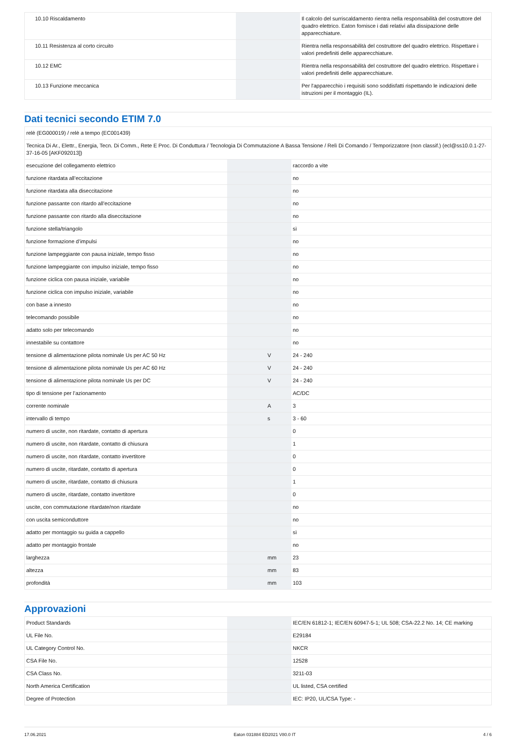| 10.10 Riscaldamento | | | Il calcolo del surriscaldamento rientra nella responsabilità del costruttore del quadro elettrico. Eaton fornisce i dati relativi alla dissipazione delle apparecchiature. |
| 10.11 Resistenza al corto circuito | | | Rientra nella responsabilità del costruttore del quadro elettrico. Rispettare i valori predefiniti delle apparecchiature. |
| 10.12 EMC | | | Rientra nella responsabilità del costruttore del quadro elettrico. Rispettare i valori predefiniti delle apparecchiature. |
| 10.13 Funzione meccanica | | | Per l'apparecchio i requisiti sono soddisfatti rispettando le indicazioni delle istruzioni per il montaggio (IL). |
Dati tecnici secondo ETIM 7.0
| relè (EG000019) / relè a tempo (EC001439) | | | |
| Tecnica Di Ar., Elettr., Energia, Tecn. Di Comm., Rete E Proc. Di Conduttura / Tecnologia Di Commutazione A Bassa Tensione / Relì Di Comando / Temporizzatore (non classif.) (ecl@ss10.0.1-27-37-16-05 [AKF092013]) | | | |
| esecuzione del collegamento elettrico | | | raccordo a vite |
| funzione ritardata all’eccitazione | | | no |
| funzione ritardata alla diseccitazione | | | no |
| funzione passante con ritardo all’eccitazione | | | no |
| funzione passante con ritardo alla diseccitazione | | | no |
| funzione stella/triangolo | | | sì |
| funzione formazione d’impulsi | | | no |
| funzione lampeggiante con pausa iniziale, tempo fisso | | | no |
| funzione lampeggiante con impulso iniziale, tempo fisso | | | no |
| funzione ciclica con pausa iniziale, variabile | | | no |
| funzione ciclica con impulso iniziale, variabile | | | no |
| con base a innesto | | | no |
| telecomando possibile | | | no |
| adatto solo per telecomando | | | no |
| innestabile su contattore | | | no |
| tensione di alimentazione pilota nominale Us per AC 50 Hz | | V | 24 - 240 |
| tensione di alimentazione pilota nominale Us per AC 60 Hz | | V | 24 - 240 |
| tensione di alimentazione pilota nominale Us per DC | | V | 24 - 240 |
| tipo di tensione per l’azionamento | | | AC/DC |
| corrente nominale | | A | 3 |
| intervallo di tempo | | s | 3 - 60 |
| numero di uscite, non ritardate, contatto di apertura | | | 0 |
| numero di uscite, non ritardate, contatto di chiusura | | | 1 |
| numero di uscite, non ritardate, contatto invertitore | | | 0 |
| numero di uscite, ritardate, contatto di apertura | | | 0 |
| numero di uscite, ritardate, contatto di chiusura | | | 1 |
| numero di uscite, ritardate, contatto invertitore | | | 0 |
| uscite, con commutazione ritardate/non ritardate | | | no |
| con uscita semiconduttore | | | no |
| adatto per montaggio su guida a cappello | | | sì |
| adatto per montaggio frontale | | | no |
| larghezza | | mm | 23 |
| altezza | | mm | 83 |
| profondità | | mm | 103 |
Approvazioni
| Product Standards | | | IEC/EN 61812-1; IEC/EN 60947-5-1; UL 508; CSA-22.2 No. 14; CE marking |
| UL File No. | | | E29184 |
| UL Category Control No. | | | NKCR |
| CSA File No. | | | 12528 |
| CSA Class No. | | | 3211-03 |
| North America Certification | | | UL listed, CSA certified |
| Degree of Protection | | | IEC: IP20, UL/CSA Type: - |
17.06.2021 Eaton 031884 ED2021 V80.0 IT 4 / 6